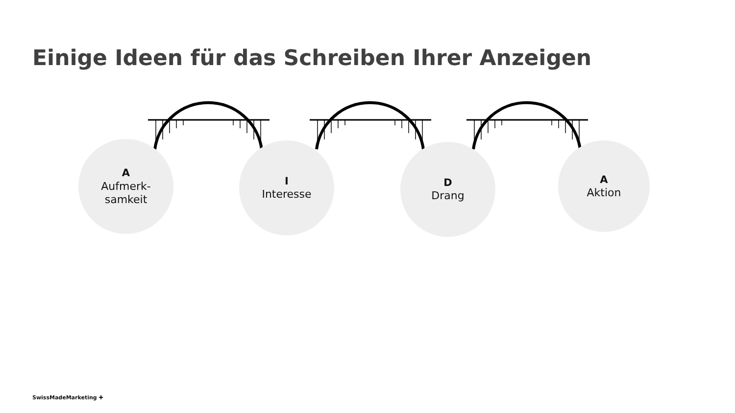Einige Ideen für das Schreiben Ihrer Anzeigen
A
Aufmerk-
samkeit
I
Interesse
D
Drang
A
Aktion
SwissMadeMarketing ✚